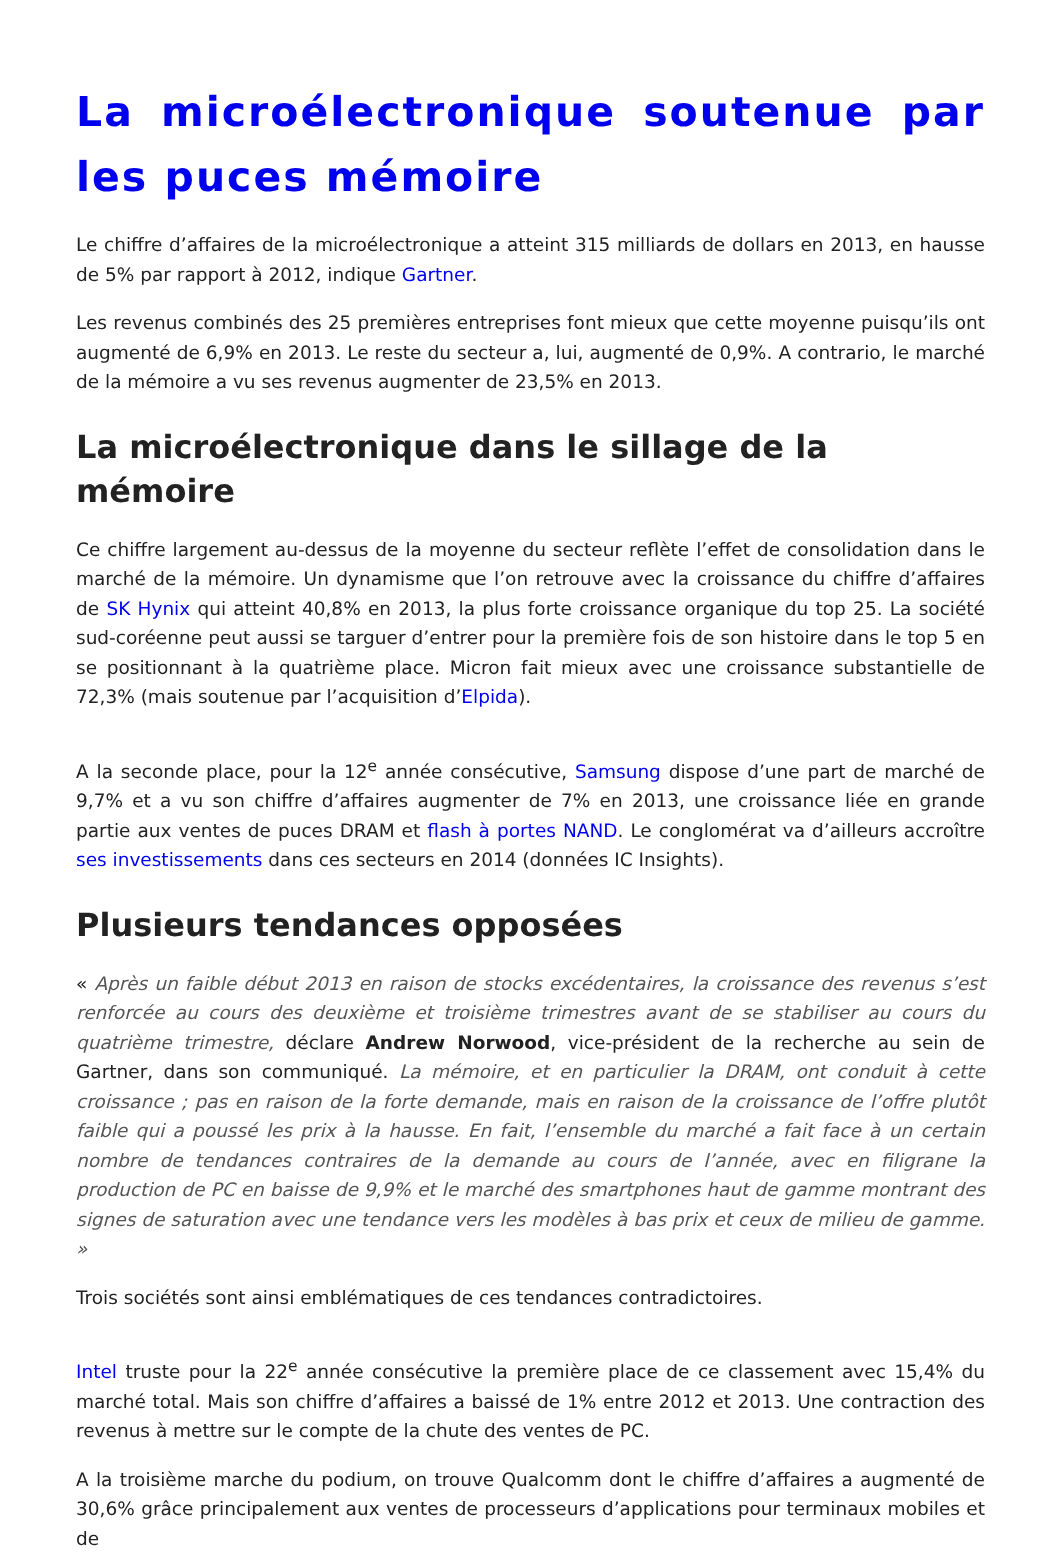La microélectronique soutenue par les puces mémoire
Le chiffre d’affaires de la microélectronique a atteint 315 milliards de dollars en 2013, en hausse de 5% par rapport à 2012, indique Gartner.
Les revenus combinés des 25 premières entreprises font mieux que cette moyenne puisqu’ils ont augmenté de 6,9% en 2013. Le reste du secteur a, lui, augmenté de 0,9%. A contrario, le marché de la mémoire a vu ses revenus augmenter de 23,5% en 2013.
La microélectronique dans le sillage de la mémoire
Ce chiffre largement au-dessus de la moyenne du secteur reflète l’effet de consolidation dans le marché de la mémoire. Un dynamisme que l’on retrouve avec la croissance du chiffre d’affaires de SK Hynix qui atteint 40,8% en 2013, la plus forte croissance organique du top 25. La société sud-coréenne peut aussi se targuer d’entrer pour la première fois de son histoire dans le top 5 en se positionnant à la quatrième place. Micron fait mieux avec une croissance substantielle de 72,3% (mais soutenue par l’acquisition d’Elpida).
A la seconde place, pour la 12<sup>e</sup> année consécutive, Samsung dispose d’une part de marché de 9,7% et a vu son chiffre d’affaires augmenter de 7% en 2013, une croissance liée en grande partie aux ventes de puces DRAM et flash à portes NAND. Le conglomérat va d’ailleurs accroître ses investissements dans ces secteurs en 2014 (données IC Insights).
Plusieurs tendances opposées
« Après un faible début 2013 en raison de stocks excédentaires, la croissance des revenus s’est renforcée au cours des deuxième et troisième trimestres avant de se stabiliser au cours du quatrième trimestre, déclare Andrew Norwood, vice-président de la recherche au sein de Gartner, dans son communiqué. La mémoire, et en particulier la DRAM, ont conduit à cette croissance ; pas en raison de la forte demande, mais en raison de la croissance de l’offre plutôt faible qui a poussé les prix à la hausse. En fait, l’ensemble du marché a fait face à un certain nombre de tendances contraires de la demande au cours de l’année, avec en filigrane la production de PC en baisse de 9,9% et le marché des smartphones haut de gamme montrant des signes de saturation avec une tendance vers les modèles à bas prix et ceux de milieu de gamme. »
Trois sociétés sont ainsi emblématiques de ces tendances contradictoires.
Intel truste pour la 22<sup>e</sup> année consécutive la première place de ce classement avec 15,4% du marché total. Mais son chiffre d’affaires a baissé de 1% entre 2012 et 2013. Une contraction des revenus à mettre sur le compte de la chute des ventes de PC.
A la troisième marche du podium, on trouve Qualcomm dont le chiffre d’affaires a augmenté de 30,6% grâce principalement aux ventes de processeurs d’applications pour terminaux mobiles et de